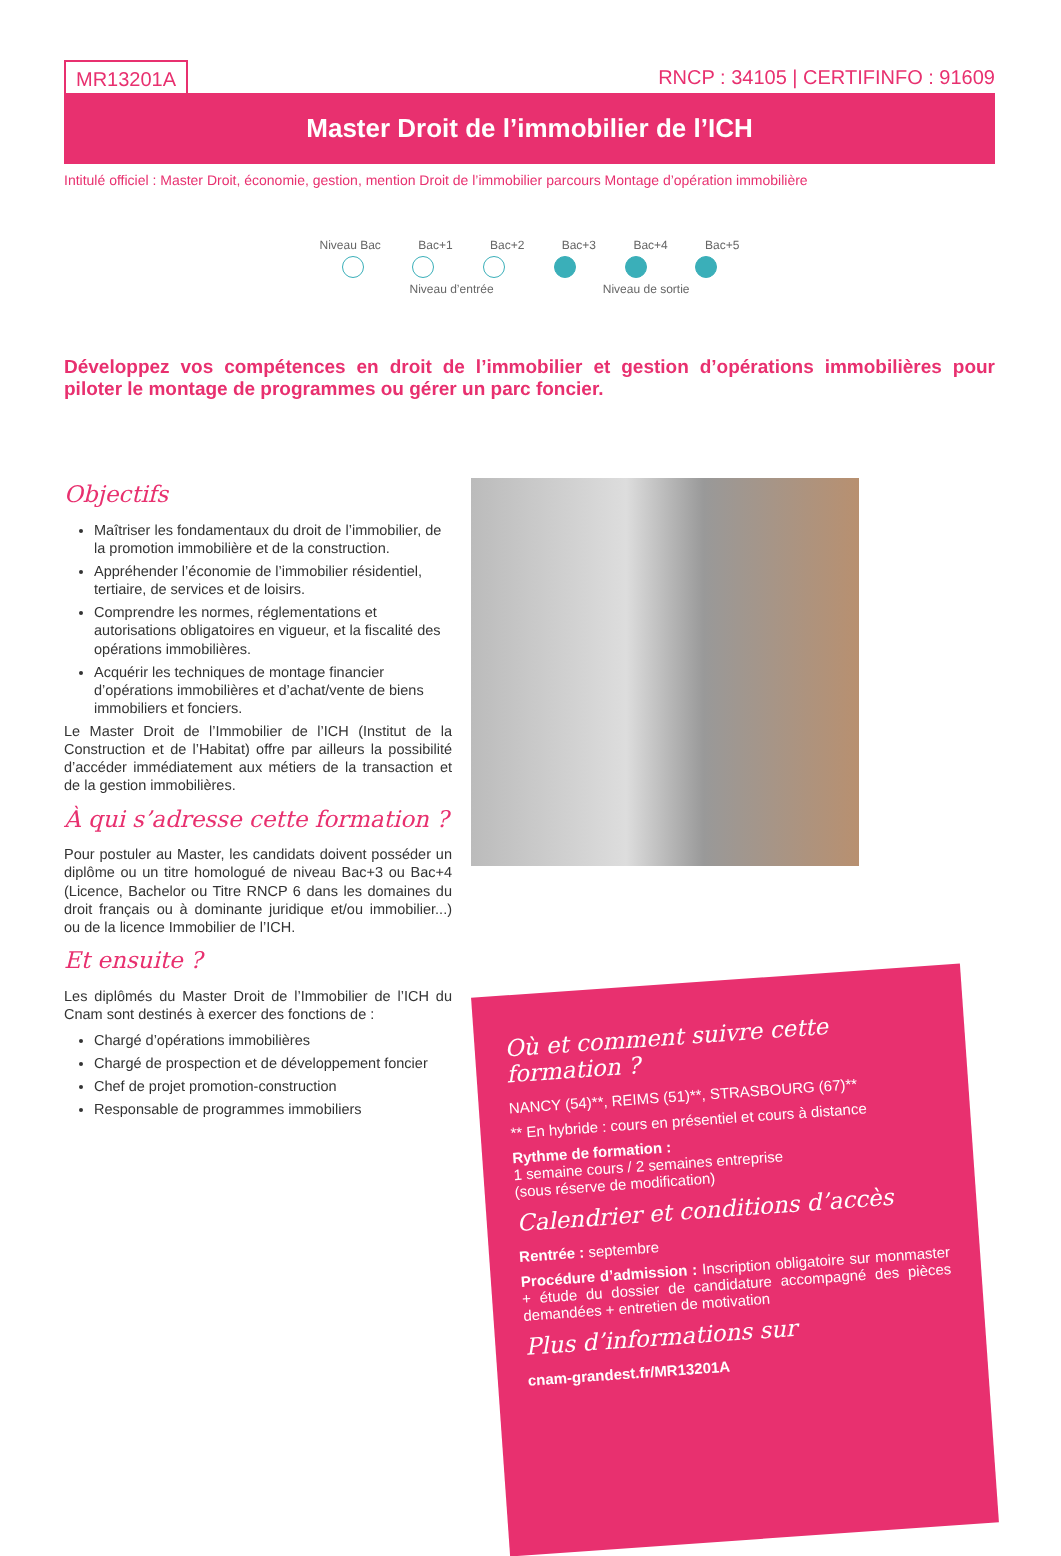MR13201A RNCP : 34105 | CERTIFINFO : 91609
Master Droit de l’immobilier de l’ICH
Intitulé officiel : Master Droit, économie, gestion, mention Droit de l’immobilier parcours Montage d’opération immobilière
Niveau Bac Bac+1 Bac+2 Bac+3 Bac+4 Bac+5
Niveau d’entrée Niveau de sortie
Développez vos compétences en droit de l’immobilier et gestion d’opérations immobilières pour piloter le montage de programmes ou gérer un parc foncier.
Objectifs
Maîtriser les fondamentaux du droit de l’immobilier, de la promotion immobilière et de la construction.
Appréhender l’économie de l’immobilier résidentiel, tertiaire, de services et de loisirs.
Comprendre les normes, réglementations et autorisations obligatoires en vigueur, et la fiscalité des opérations immobilières.
Acquérir les techniques de montage financier d’opérations immobilières et d’achat/vente de biens immobiliers et fonciers.
Le Master Droit de l’Immobilier de l’ICH (Institut de la Construction et de l’Habitat) offre par ailleurs la possibilité d’accéder immédiatement aux métiers de la transaction et de la gestion immobilières.
À qui s’adresse cette formation ?
Pour postuler au Master, les candidats doivent posséder un diplôme ou un titre homologué de niveau Bac+3 ou Bac+4 (Licence, Bachelor ou Titre RNCP 6 dans les domaines du droit français ou à dominante juridique et/ou immobilier...) ou de la licence Immobilier de l’ICH.
Et ensuite ?
Les diplômés du Master Droit de l’Immobilier de l’ICH du Cnam sont destinés à exercer des fonctions de :
Chargé d’opérations immobilières
Chargé de prospection et de développement foncier
Chef de projet promotion-construction
Responsable de programmes immobiliers
Où et comment suivre cette formation ?
NANCY (54)**, REIMS (51)**, STRASBOURG (67)**
** En hybride : cours en présentiel et cours à distance
Rythme de formation :
1 semaine cours / 2 semaines entreprise
(sous réserve de modification)
Calendrier et conditions d’accès
Rentrée : septembre
Procédure d’admission : Inscription obligatoire sur monmaster + étude du dossier de candidature accompagné des pièces demandées + entretien de motivation
Plus d’informations sur
cnam-grandest.fr/MR13201A